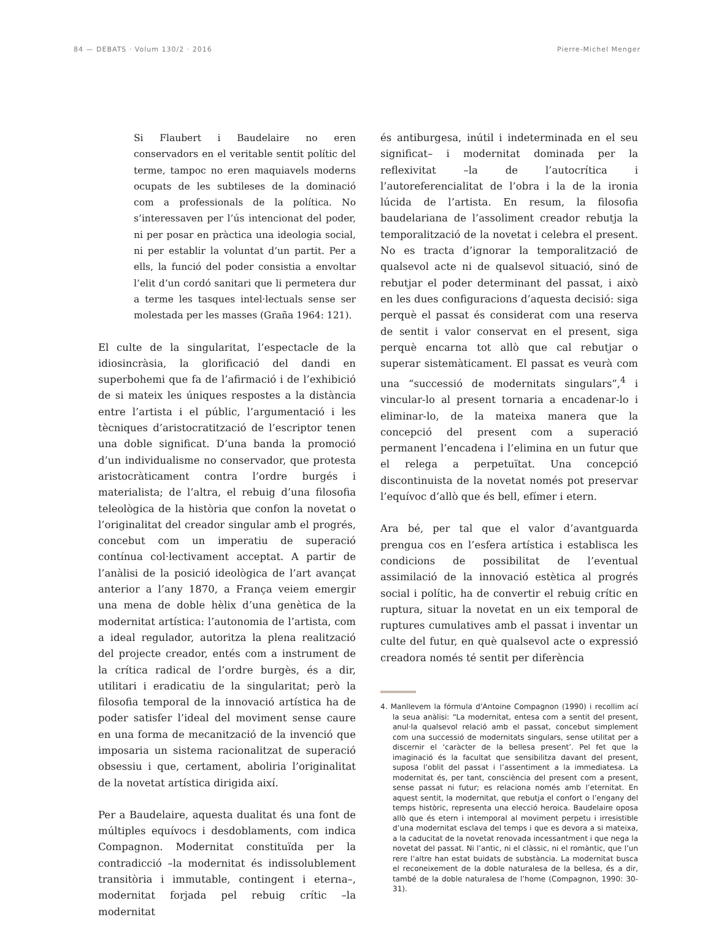84 — DEBATS · Volum 130/2 · 2016 Pierre-Michel Menger
Si Flaubert i Baudelaire no eren conservadors en el veritable sentit polític del terme, tampoc no eren maquiavels moderns ocupats de les subtileses de la dominació com a professionals de la política. No s’interessaven per l’ús intencionat del poder, ni per posar en pràctica una ideologia social, ni per establir la voluntat d’un partit. Per a ells, la funció del poder consistia a envoltar l’elit d’un cordó sanitari que li permetera dur a terme les tasques intel·lectuals sense ser molestada per les masses (Graña 1964: 121).
El culte de la singularitat, l’espectacle de la idiosincràsia, la glorificació del dandi en superbohemi que fa de l’afirmació i de l’exhibició de si mateix les úniques respostes a la distància entre l’artista i el públic, l’argumentació i les tècniques d’aristocratització de l’escriptor tenen una doble significat. D’una banda la promoció d’un individualisme no conservador, que protesta aristocràticament contra l’ordre burgés i materialista; de l’altra, el rebuig d’una filosofia teleològica de la història que confon la novetat o l’originalitat del creador singular amb el progrés, concebut com un imperatiu de superació contínua col·lectivament acceptat. A partir de l’anàlisi de la posició ideològica de l’art avançat anterior a l’any 1870, a França veiem emergir una mena de doble hèlix d’una genètica de la modernitat artística: l’autonomia de l’artista, com a ideal regulador, autoritza la plena realització del projecte creador, entés com a instrument de la crítica radical de l’ordre burgès, és a dir, utilitari i eradicatiu de la singularitat; però la filosofia temporal de la innovació artística ha de poder satisfer l’ideal del moviment sense caure en una forma de mecanització de la invenció que imposaria un sistema racionalitzat de superació obsessiu i que, certament, aboliria l’originalitat de la novetat artística dirigida així.
Per a Baudelaire, aquesta dualitat és una font de múltiples equívocs i desdoblaments, com indica Compagnon. Modernitat constituïda per la contradicció –la modernitat és indissolublement transitòria i immutable, contingent i eterna–, modernitat forjada pel rebuig crític –la modernitat
és antiburgesa, inútil i indeterminada en el seu significat– i modernitat dominada per la reflexivitat –la de l’autocrítica i l’autoreferencialitat de l’obra i la de la ironia lúcida de l’artista. En resum, la filosofia baudelariana de l’assoliment creador rebutja la temporalització de la novetat i celebra el present. No es tracta d’ignorar la temporalització de qualsevol acte ni de qualsevol situació, sinó de rebutjar el poder determinant del passat, i això en les dues configuracions d’aquesta decisió: siga perquè el passat és considerat com una reserva de sentit i valor conservat en el present, siga perquè encarna tot allò que cal rebutjar o superar sistemàticament. El passat es veurà com una “successió de modernitats singulars”,<sup>4</sup> i vincular-lo al present tornaria a encadenar-lo i eliminar-lo, de la mateixa manera que la concepció del present com a superació permanent l’encadena i l’elimina en un futur que el relega a perpetuïtat. Una concepció discontinuista de la novetat només pot preservar l’equívoc d’allò que és bell, efímer i etern.
Ara bé, per tal que el valor d’avantguarda prengua cos en l’esfera artística i establisca les condicions de possibilitat de l’eventual assimilació de la innovació estètica al progrés social i polític, ha de convertir el rebuig crític en ruptura, situar la novetat en un eix temporal de ruptures cumulatives amb el passat i inventar un culte del futur, en què qualsevol acte o expressió creadora només té sentit per diferència
4. Manllevem la fórmula d’Antoine Compagnon (1990) i recollim ací la seua anàlisi: “La modernitat, entesa com a sentit del present, anul·la qualsevol relació amb el passat, concebut simplement com una successió de modernitats singulars, sense utilitat per a discernir el ‘caràcter de la bellesa present’. Pel fet que la imaginació és la facultat que sensibilitza davant del present, suposa l’oblit del passat i l’assentiment a la immediatesa. La modernitat és, per tant, consciència del present com a present, sense passat ni futur; es relaciona només amb l’eternitat. En aquest sentit, la modernitat, que rebutja el confort o l’engany del temps històric, representa una elecció heroica. Baudelaire oposa allò que és etern i intemporal al moviment perpetu i irresistible d’una modernitat esclava del temps i que es devora a si mateixa, a la caducitat de la novetat renovada incessantment i que nega la novetat del passat. Ni l’antic, ni el clàssic, ni el romàntic, que l’un rere l’altre han estat buidats de substància. La modernitat busca el reconeixement de la doble naturalesa de la bellesa, és a dir, també de la doble naturalesa de l’home (Compagnon, 1990: 30-31).